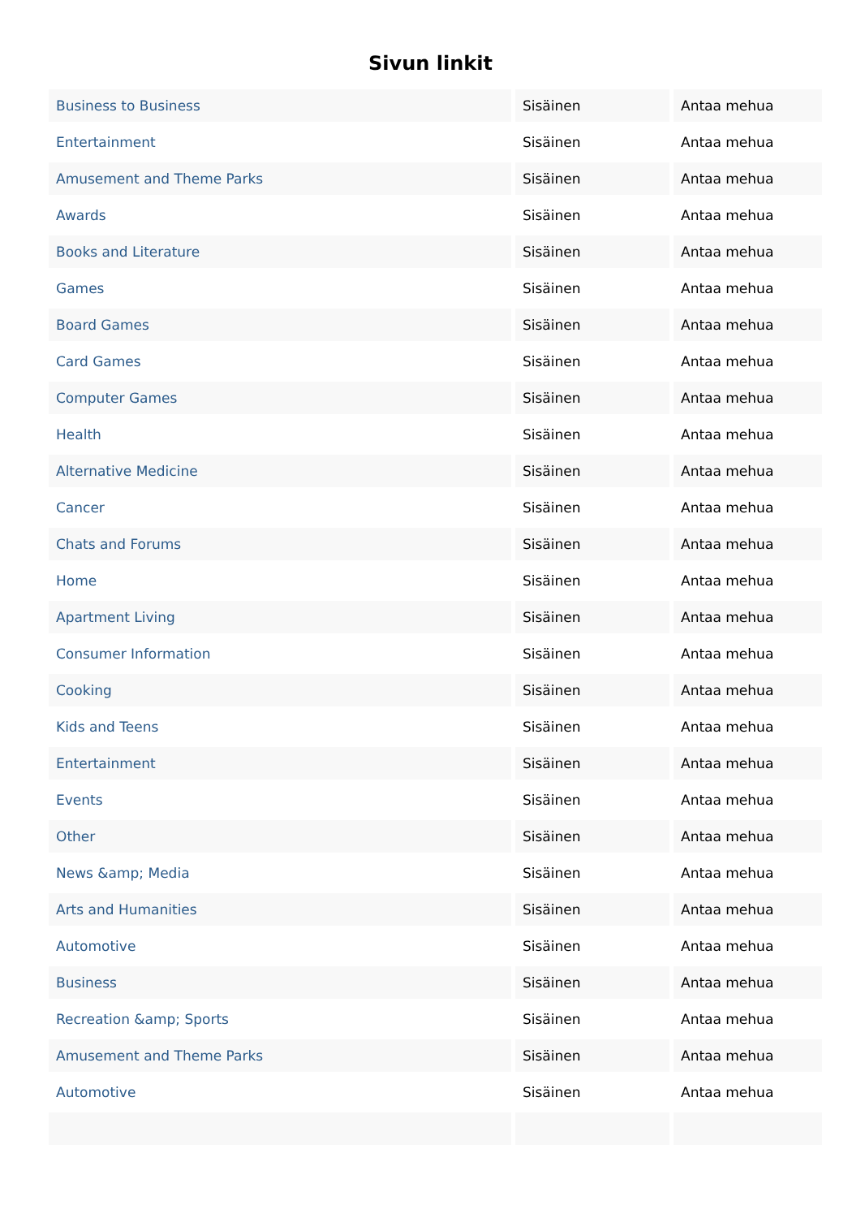Sivun linkit
| Business to Business | Sisäinen | Antaa mehua |
| Entertainment | Sisäinen | Antaa mehua |
| Amusement and Theme Parks | Sisäinen | Antaa mehua |
| Awards | Sisäinen | Antaa mehua |
| Books and Literature | Sisäinen | Antaa mehua |
| Games | Sisäinen | Antaa mehua |
| Board Games | Sisäinen | Antaa mehua |
| Card Games | Sisäinen | Antaa mehua |
| Computer Games | Sisäinen | Antaa mehua |
| Health | Sisäinen | Antaa mehua |
| Alternative Medicine | Sisäinen | Antaa mehua |
| Cancer | Sisäinen | Antaa mehua |
| Chats and Forums | Sisäinen | Antaa mehua |
| Home | Sisäinen | Antaa mehua |
| Apartment Living | Sisäinen | Antaa mehua |
| Consumer Information | Sisäinen | Antaa mehua |
| Cooking | Sisäinen | Antaa mehua |
| Kids and Teens | Sisäinen | Antaa mehua |
| Entertainment | Sisäinen | Antaa mehua |
| Events | Sisäinen | Antaa mehua |
| Other | Sisäinen | Antaa mehua |
| News &amp; Media | Sisäinen | Antaa mehua |
| Arts and Humanities | Sisäinen | Antaa mehua |
| Automotive | Sisäinen | Antaa mehua |
| Business | Sisäinen | Antaa mehua |
| Recreation &amp; Sports | Sisäinen | Antaa mehua |
| Amusement and Theme Parks | Sisäinen | Antaa mehua |
| Automotive | Sisäinen | Antaa mehua |